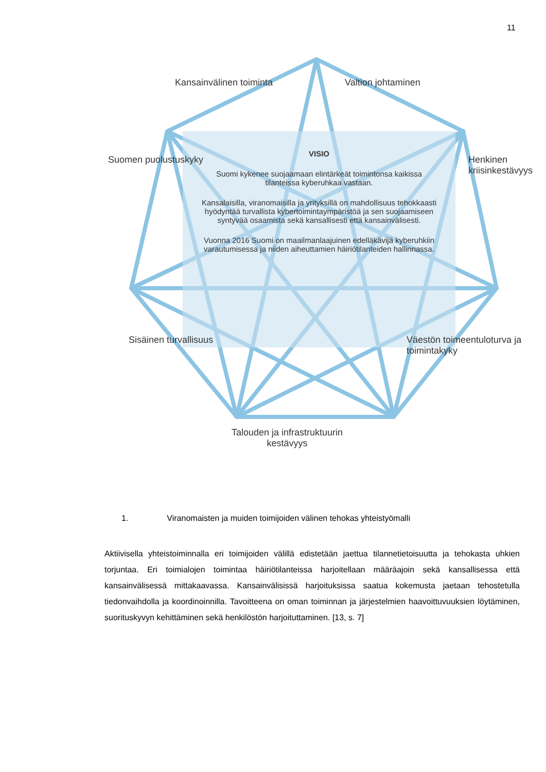11
VISIO
Suomi kykenee suojaamaan elintärkeät toimintonsa kaikissa tilanteissa kyberuhkaa vastaan.
Kansalaisilla, viranomaisilla ja yrityksillä on mahdollisuus tehokkaasti hyödyntää turvallista kybertoimintaympäristöä ja sen suojaamiseen syntyvää osaamista sekä kansallisesti että kansainvälisesti.
Vuonna 2016 Suomi on maailmanlaajuinen edelläkävijä kyberuhkiin varautumisessa ja niiden aiheuttamien häiriötilanteiden hallinnassa.
Kansainvälinen toiminta Valtion johtaminen
Suomen puolustuskyky Henkinen kriisinkestävyys
Sisäinen turvallisuus
Väestön toimeentuloturva ja toimintakyky
Talouden ja infrastruktuurin
kestävyys
1. Viranomaisten ja muiden toimijoiden välinen tehokas yhteistyömalli
Aktiivisella yhteistoiminnalla eri toimijoiden välillä edistetään jaettua tilannetietoisuutta ja tehokasta uhkien torjuntaa. Eri toimialojen toimintaa häiriötilanteissa harjoitellaan määräajoin sekä kansallisessa että kansainvälisessä mittakaavassa. Kansainvälisissä harjoituksissa saatua kokemusta jaetaan tehostetulla tiedonvaihdolla ja koordinoinnilla. Tavoitteena on oman toiminnan ja järjestelmien haavoittuvuuksien löytäminen, suorituskyvyn kehittäminen sekä henkilöstön harjoituttaminen. [13, s. 7]